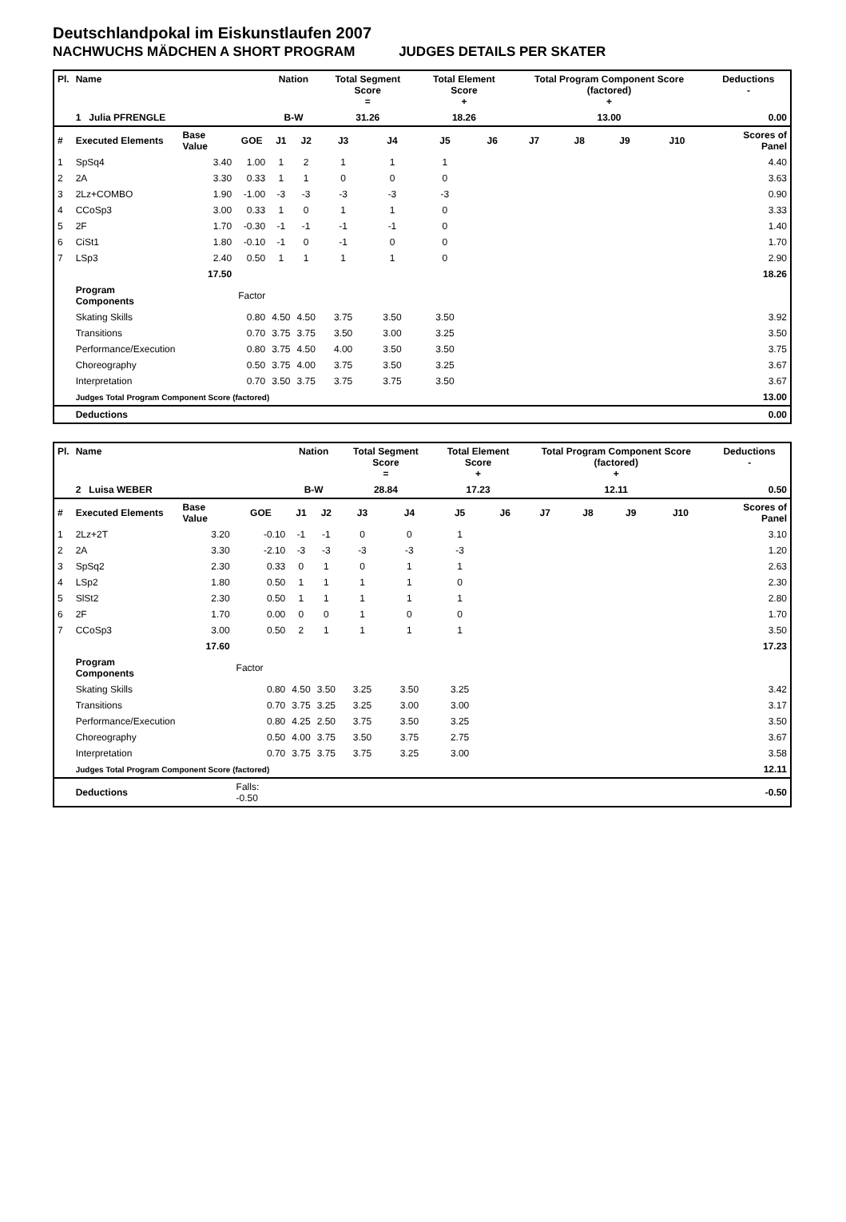Deutschlandpokal im Eiskunstlaufen 2007
NACHWUCHS MÄDCHEN A SHORT PROGRAM JUDGES DETAILS PER SKATER
| Pl. | Name | | | Nation | | Total Segment Score = | | Total Element Score + | | Total Program Component Score (factored) + | | | | Deductions - | |
| --- | --- | --- | --- | --- | --- | --- | --- | --- | --- | --- | --- | --- | --- | --- | --- |
| | 1 Julia PFRENGLE | | | B-W | | 31.26 | | 18.26 | | 13.00 | | | | 0.00 | |
| # | Executed Elements | Base Value | GOE | J1 | J2 | J3 | J4 | J5 | J6 | J7 | J8 | J9 | J10 | | Scores of Panel |
| 1 | SpSq4 | 3.40 | 1.00 | 1 | 2 | 1 | 1 | 1 | | | | | | | 4.40 |
| 2 | 2A | 3.30 | 0.33 | 1 | 1 | 0 | 0 | 0 | | | | | | | 3.63 |
| 3 | 2Lz+COMBO | 1.90 | -1.00 | -3 | -3 | -3 | -3 | -3 | | | | | | | 0.90 |
| 4 | CCoSp3 | 3.00 | 0.33 | 1 | 0 | 1 | 1 | 0 | | | | | | | 3.33 |
| 5 | 2F | 1.70 | -0.30 | -1 | -1 | -1 | -1 | 0 | | | | | | | 1.40 |
| 6 | CiSt1 | 1.80 | -0.10 | -1 | 0 | -1 | 0 | 0 | | | | | | | 1.70 |
| 7 | LSp3 | 2.40 | 0.50 | 1 | 1 | 1 | 1 | 0 | | | | | | | 2.90 |
| | | 17.50 | | | | | | | | | | | | | 18.26 |
| | Program Components | | Factor | | | | | | | | | | | | |
| | Skating Skills | | 0.80 | 4.50 | 4.50 | 3.75 | 3.50 | 3.50 | | | | | | | 3.92 |
| | Transitions | | 0.70 | 3.75 | 3.75 | 3.50 | 3.00 | 3.25 | | | | | | | 3.50 |
| | Performance/Execution | | 0.80 | 3.75 | 4.50 | 4.00 | 3.50 | 3.50 | | | | | | | 3.75 |
| | Choreography | | 0.50 | 3.75 | 4.00 | 3.75 | 3.50 | 3.25 | | | | | | | 3.67 |
| | Interpretation | | 0.70 | 3.50 | 3.75 | 3.75 | 3.75 | 3.50 | | | | | | | 3.67 |
| | Judges Total Program Component Score (factored) | | | | | | | | | | | | | | 13.00 |
| | Deductions | | | | | | | | | | | | | | 0.00 |
| Pl. | Name | | | Nation | | Total Segment Score = | | Total Element Score + | | Total Program Component Score (factored) + | | | | Deductions - | |
| --- | --- | --- | --- | --- | --- | --- | --- | --- | --- | --- | --- | --- | --- | --- | --- |
| | 2 Luisa WEBER | | | B-W | | 28.84 | | 17.23 | | 12.11 | | | | 0.50 | |
| # | Executed Elements | Base Value | GOE | J1 | J2 | J3 | J4 | J5 | J6 | J7 | J8 | J9 | J10 | | Scores of Panel |
| 1 | 2Lz+2T | 3.20 | -0.10 | -1 | -1 | 0 | 0 | 1 | | | | | | | 3.10 |
| 2 | 2A | 3.30 | -2.10 | -3 | -3 | -3 | -3 | -3 | | | | | | | 1.20 |
| 3 | SpSq2 | 2.30 | 0.33 | 0 | 1 | 0 | 1 | 1 | | | | | | | 2.63 |
| 4 | LSp2 | 1.80 | 0.50 | 1 | 1 | 1 | 1 | 0 | | | | | | | 2.30 |
| 5 | SlSt2 | 2.30 | 0.50 | 1 | 1 | 1 | 1 | 1 | | | | | | | 2.80 |
| 6 | 2F | 1.70 | 0.00 | 0 | 0 | 1 | 0 | 0 | | | | | | | 1.70 |
| 7 | CCoSp3 | 3.00 | 0.50 | 2 | 1 | 1 | 1 | 1 | | | | | | | 3.50 |
| | | 17.60 | | | | | | | | | | | | | 17.23 |
| | Program Components | | Factor | | | | | | | | | | | | |
| | Skating Skills | | 0.80 | 4.50 | 3.50 | 3.25 | 3.50 | 3.25 | | | | | | | 3.42 |
| | Transitions | | 0.70 | 3.75 | 3.25 | 3.25 | 3.00 | 3.00 | | | | | | | 3.17 |
| | Performance/Execution | | 0.80 | 4.25 | 2.50 | 3.75 | 3.50 | 3.25 | | | | | | | 3.50 |
| | Choreography | | 0.50 | 4.00 | 3.75 | 3.50 | 3.75 | 2.75 | | | | | | | 3.67 |
| | Interpretation | | 0.70 | 3.75 | 3.75 | 3.75 | 3.25 | 3.00 | | | | | | | 3.58 |
| | Judges Total Program Component Score (factored) | | | | | | | | | | | | | | 12.11 |
| | Deductions | | Falls: -0.50 | | | | | | | | | | | | -0.50 |